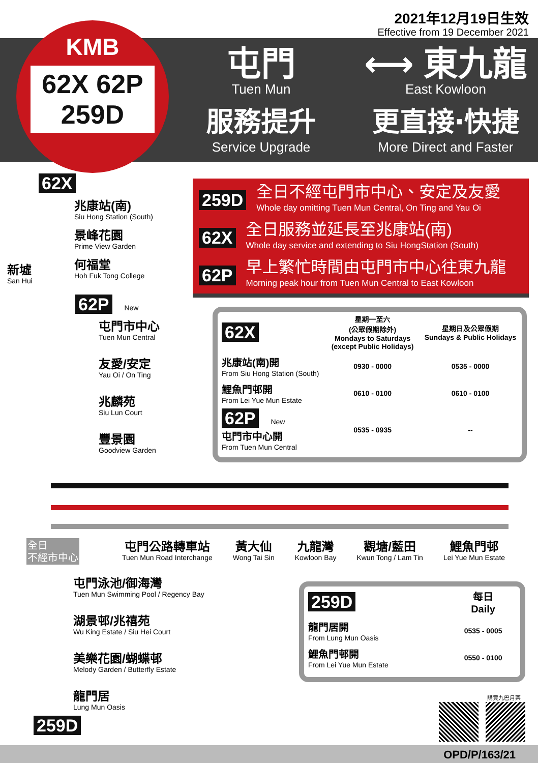2021年12月19日生效
Effective from 19 December 2021
KMB
62X 62P
259D
屯門
Tuen Mun
⟷ 東九龍
East Kowloon
服務提升
Service Upgrade
更直接‧快捷
More Direct and Faster
259D
全日不經屯門市中心、安定及友愛
Whole day omitting Tuen Mun Central, On Ting and Yau Oi
62X
全日服務並延長至兆康站(南)
Whole day service and extending to Siu HongStation (South)
62P
早上繁忙時間由屯門市中心往東九龍
Morning peak hour from Tuen Mun Central to East Kowloon
62X
兆康站(南)
Siu Hong Station (South)
景峰花園
Prime View Garden
何福堂
Hoh Fuk Tong College
新墟
San Hui
62P New
屯門市中心
Tuen Mun Central
友愛/安定
Yau Oi / On Ting
兆麟苑
Siu Lun Court
豐景園
Goodview Garden
| 62X | 星期一至六 (公眾假期除外) Mondays to Saturdays (except Public Holidays) | 星期日及公眾假期 Sundays & Public Holidays |
| 兆康站(南)開 From Siu Hong Station (South) | 0930 - 0000 | 0535 - 0000 |
| 鯉魚門邨開 From Lei Yue Mun Estate | 0610 - 0100 | 0610 - 0100 |
| 62P New 屯門市中心開 From Tuen Mun Central | 0535 - 0935 | -- |
全日
不經市中心
屯門公路轉車站
Tuen Mun Road Interchange
黃大仙
Wong Tai Sin
九龍灣
Kowloon Bay
觀塘/藍田
Kwun Tong / Lam Tin
鯉魚門邨
Lei Yue Mun Estate
屯門泳池/御海灣
Tuen Mun Swimming Pool / Regency Bay
湖景邨/兆禧苑
Wu King Estate / Siu Hei Court
美樂花園/蝴蝶邨
Melody Garden / Butterfly Estate
龍門居
Lung Mun Oasis
259D
| 259D | 每日 Daily |
| 龍門居開 From Lung Mun Oasis | 0535 - 0005 |
| 鯉魚門邨開 From Lei Yue Mun Estate | 0550 - 0100 |
購買九巴月票
OPD/P/163/21